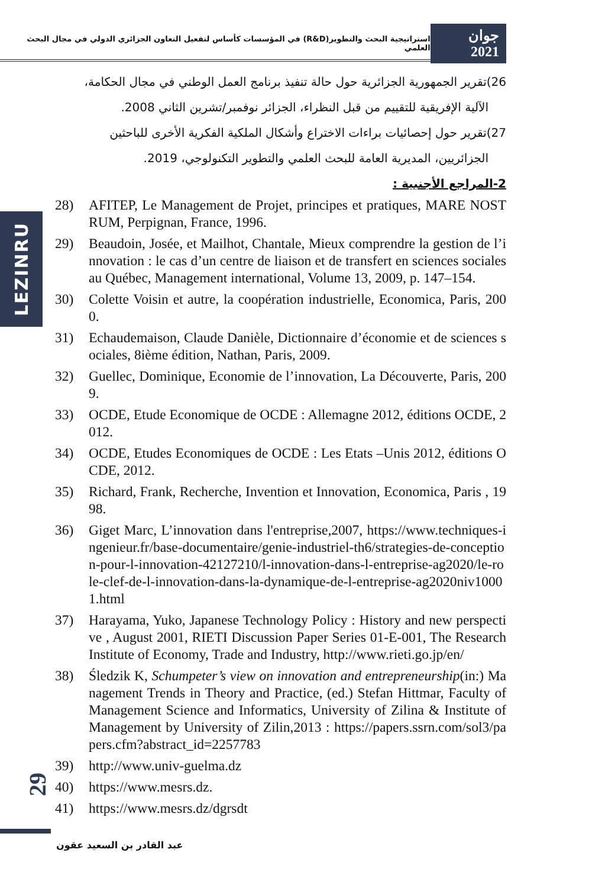استراتيجية البحث والتطوير(R&D) في المؤسسات كأساس لتفعيل التعاون الجزائري الدولي في مجال البحث العلمي
جوان 2021
26)تقرير الجمهورية الجزائرية حول حالة تنفيذ برنامج العمل الوطني في مجال الحكامة،
الآلية الإفريقية للتقييم من قبل النظراء، الجزائر نوفمبر/تشرين الثاني 2008.
27)تقرير حول إحصائيات براءات الاختراع وأشكال الملكية الفكرية الأخرى للباحثين
الجزائريين، المديرية العامة للبحث العلمي والتطوير التكنولوجي، 2019.
2-المراجع الأجنبية :
28) AFITEP, Le Management de Projet, principes et pratiques, MARE NOSTRUM, Perpignan, France, 1996.
29) Beaudoin, Josée, et Mailhot, Chantale, Mieux comprendre la gestion de l’innovation : le cas d’un centre de liaison et de transfert en sciences sociales au Québec, Management international, Volume 13, 2009, p. 147–154.
30) Colette Voisin et autre, la coopération industrielle, Economica, Paris, 2000.
31) Echaudemaison, Claude Danièle, Dictionnaire d’économie et de sciences sociales, 8ième édition, Nathan, Paris, 2009.
32) Guellec, Dominique, Economie de l’innovation, La Découverte, Paris, 2009.
33) OCDE, Etude Economique de OCDE : Allemagne 2012, éditions OCDE, 2012.
34) OCDE, Etudes Economiques de OCDE : Les Etats –Unis 2012, éditions OCDE, 2012.
35) Richard, Frank, Recherche, Invention et Innovation, Economica, Paris , 1998.
36) Giget Marc, L’innovation dans l'entreprise,2007, https://www.techniques-ingenieur.fr/base-documentaire/genie-industriel-th6/strategies-de-conception-pour-l-innovation-42127210/l-innovation-dans-l-entreprise-ag2020/le-role-clef-de-l-innovation-dans-la-dynamique-de-l-entreprise-ag2020niv10001.html
37) Harayama, Yuko, Japanese Technology Policy : History and new perspective , August 2001, RIETI Discussion Paper Series 01-E-001, The Research Institute of Economy, Trade and Industry, http://www.rieti.go.jp/en/
38) Śledzik K, Schumpeter’s view on innovation and entrepreneurship(in:) Management Trends in Theory and Practice, (ed.) Stefan Hittmar, Faculty of Management Science and Informatics, University of Zilina & Institute of Management by University of Zilin,2013 : https://papers.ssrn.com/sol3/papers.cfm?abstract_id=2257783
39) http://www.univ-guelma.dz
40) https://www.mesrs.dz.
41) https://www.mesrs.dz/dgrsdt
LEZINRU
29
عبد القادر بن السعيد عقون